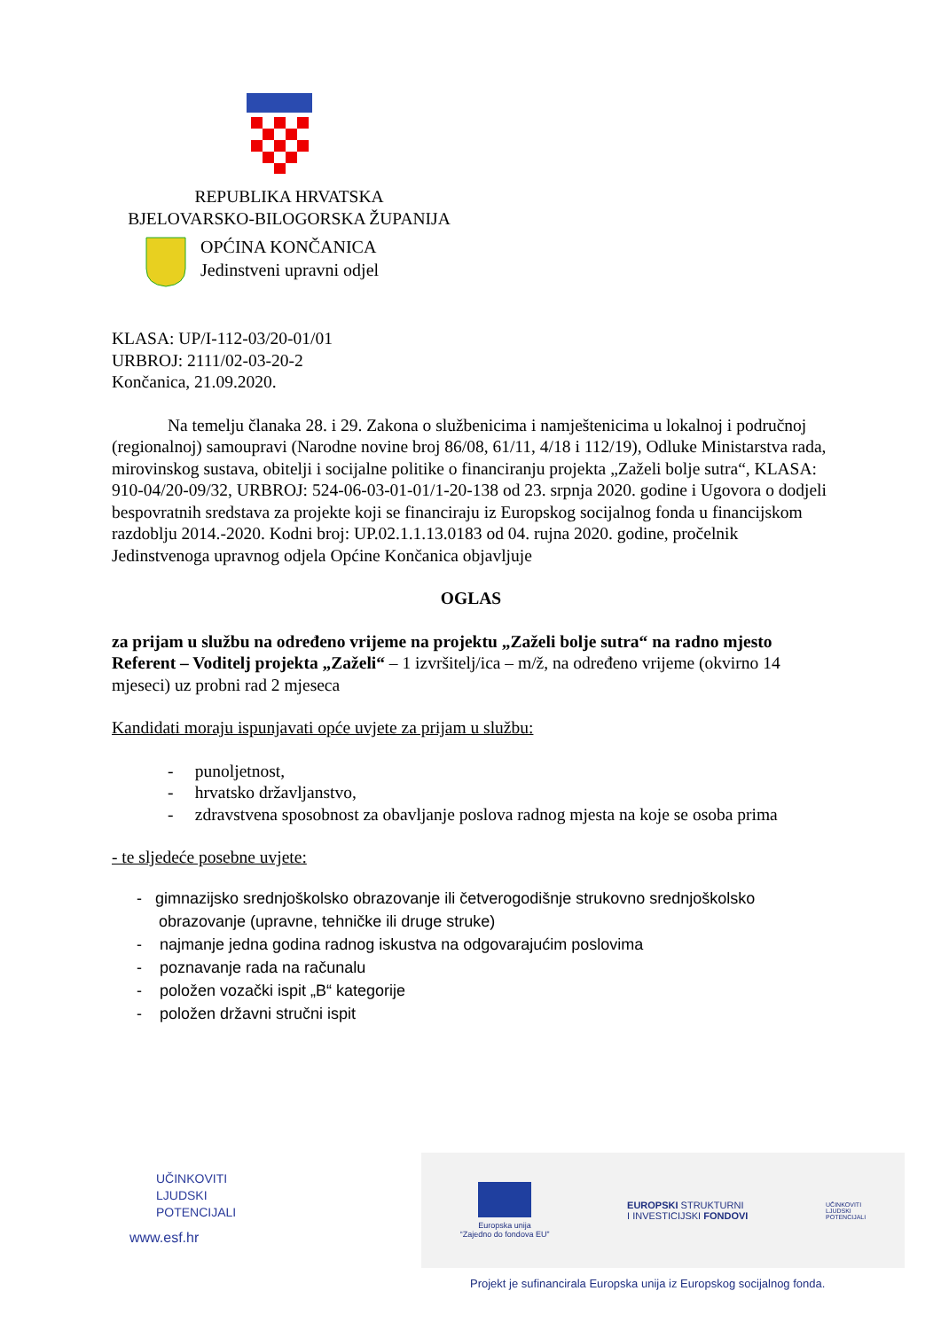REPUBLIKA HRVATSKA
BJELOVARSKO-BILOGORSKA ŽUPANIJA
OPĆINA KONČANICA
Jedinstveni upravni odjel
KLASA: UP/I-112-03/20-01/01
URBROJ: 2111/02-03-20-2
Končanica, 21.09.2020.
Na temelju članaka 28. i 29. Zakona o službenicima i namještenicima u lokalnoj i područnoj (regionalnoj) samoupravi (Narodne novine broj 86/08, 61/11, 4/18 i 112/19), Odluke Ministarstva rada, mirovinskog sustava, obitelji i socijalne politike o financiranju projekta „Zaželi bolje sutra“, KLASA: 910-04/20-09/32, URBROJ: 524-06-03-01-01/1-20-138 od 23. srpnja 2020. godine i Ugovora o dodjeli bespovratnih sredstava za projekte koji se financiraju iz Europskog socijalnog fonda u financijskom razdoblju 2014.-2020. Kodni broj: UP.02.1.1.13.0183 od 04. rujna 2020. godine, pročelnik Jedinstvenoga upravnog odjela Općine Končanica objavljuje
OGLAS
za prijam u službu na određeno vrijeme na projektu „Zaželi bolje sutra“ na radno mjesto Referent – Voditelj projekta „Zaželi“ – 1 izvršitelj/ica – m/ž, na određeno vrijeme (okvirno 14 mjeseci) uz probni rad 2 mjeseca
Kandidati moraju ispunjavati opće uvjete za prijam u službu:
- punoljetnost,
- hrvatsko državljanstvo,
- zdravstvena sposobnost za obavljanje poslova radnog mjesta na koje se osoba prima
- te sljedeće posebne uvjete:
- gimnazijsko srednjoškolsko obrazovanje ili četverogodišnje strukovno srednjoškolsko
obrazovanje (upravne, tehničke ili druge struke)
- najmanje jedna godina radnog iskustva na odgovarajućim poslovima
- poznavanje rada na računalu
- položen vozački ispit „B“ kategorije
- položen državni stručni ispit
UČINKOVITI
LJUDSKI
POTENCIJALI
www.esf.hr
Europska unija
“Zajedno do fondova EU”
EUROPSKI STRUKTURNI
I INVESTICIJSKI FONDOVI
UČINKOVITI
LJUDSKI
POTENCIJALI
Projekt je sufinancirala Europska unija iz Europskog socijalnog fonda.